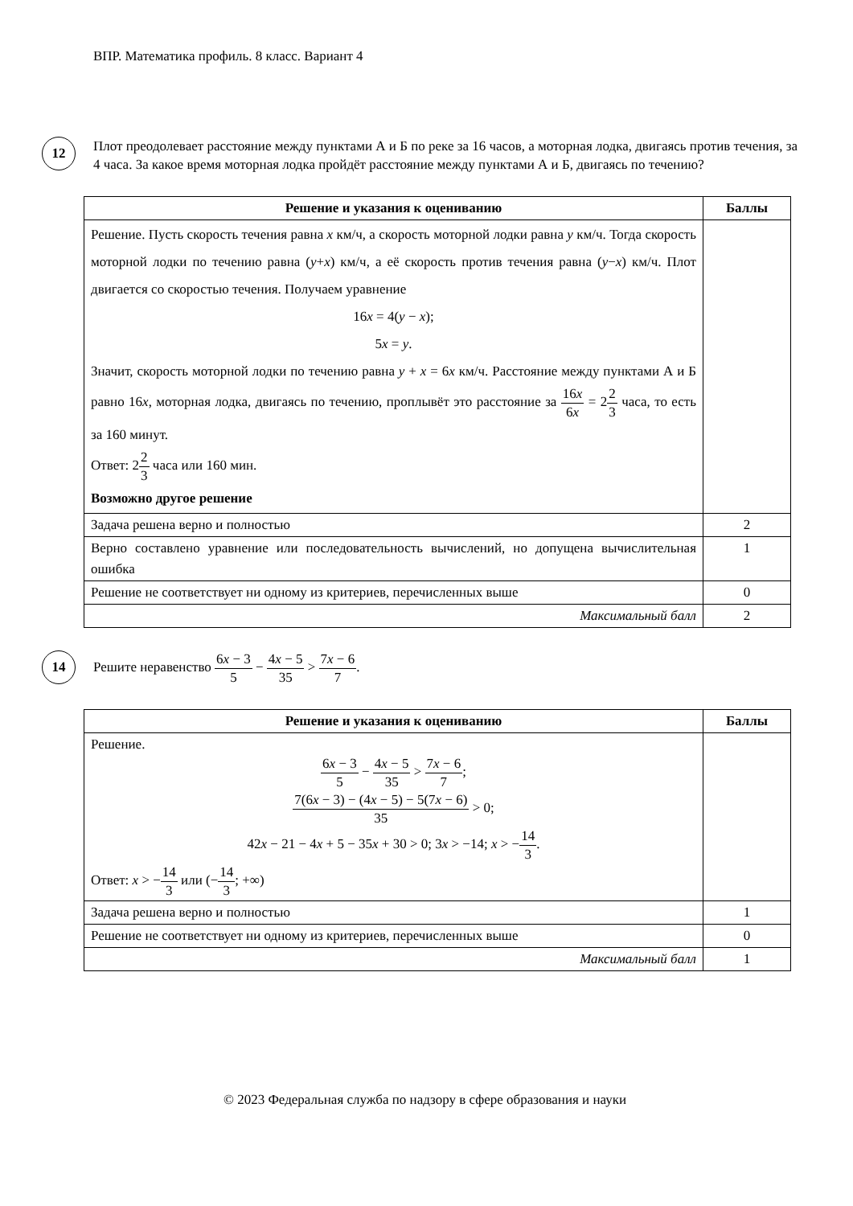ВПР. Математика профиль. 8 класс. Вариант 4
12
Плот преодолевает расстояние между пунктами А и Б по реке за 16 часов, а моторная лодка, двигаясь против течения, за 4 часа. За какое время моторная лодка пройдёт расстояние между пунктами А и Б, двигаясь по течению?
| Решение и указания к оцениванию | Баллы |
| --- | --- |
| Решение. Пусть скорость течения равна x км/ч, а скорость моторной лодки равна y км/ч. Тогда скорость моторной лодки по течению равна ( y + x ) км/ч, а её скорость против течения равна ( y − x ) км/ч. Плот двигается со скоростью течения. Получаем уравнение 16 x = 4( y − x ); 5 x = y . Значит, скорость моторной лодки по течению равна y + x = 6 x км/ч. Расстояние между пунктами А и Б равно 16 x , моторная лодка, двигаясь по течению, проплывёт это расстояние за 16 x 6 x = 2 2 3 часа, то есть за 160 минут. Ответ: 2 2 3 часа или 160 мин. Возможно другое решение | |
| Задача решена верно и полностью | 2 |
| Верно составлено уравнение или последовательность вычислений, но допущена вычислительная ошибка | 1 |
| Решение не соответствует ни одному из критериев, перечисленных выше | 0 |
| Максимальный балл | 2 |
14
Решите неравенство 6x − 3 5 − 4x − 5 35 > 7x − 6 7.
| Решение и указания к оцениванию | Баллы |
| --- | --- |
| Решение. 6 x − 3 5 − 4 x − 5 35 > 7 x − 6 7 ; 7(6 x − 3) − (4 x − 5) − 5(7 x − 6) 35 > 0; 42 x − 21 − 4 x + 5 − 35 x + 30 > 0; 3 x > −14; x > − 14 3 . Ответ: x > − 14 3 или (− 14 3 ; +∞) | |
| Задача решена верно и полностью | 1 |
| Решение не соответствует ни одному из критериев, перечисленных выше | 0 |
| Максимальный балл | 1 |
© 2023 Федеральная служба по надзору в сфере образования и науки